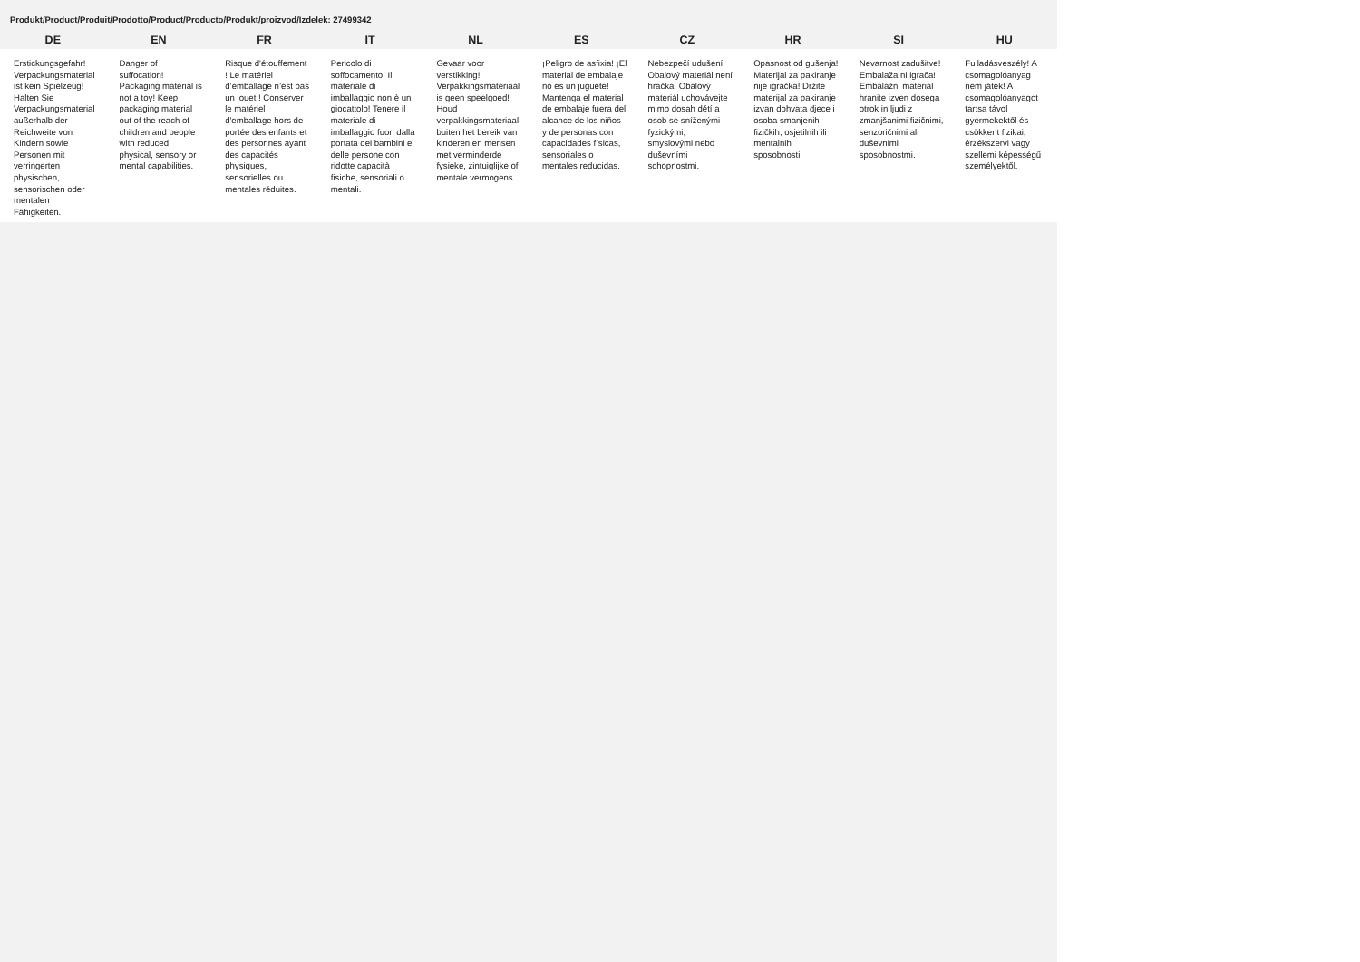Produkt/Product/Produit/Prodotto/Product/Producto/Produkt/proizvod/Izdelek: 27499342
| DE | EN | FR | IT | NL | ES | CZ | HR | SI | HU |
| --- | --- | --- | --- | --- | --- | --- | --- | --- | --- |
| Erstickungsgefahr! Verpackungsmaterial ist kein Spielzeug! Halten Sie Verpackungsmaterial außerhalb der Reichweite von Kindern sowie Personen mit verringerten physischen, sensorischen oder mentalen Fähigkeiten. | Danger of suffocation! Packaging material is not a toy! Keep packaging material out of the reach of children and people with reduced physical, sensory or mental capabilities. | Risque d'étouffement ! Le matériel d’emballage n’est pas un jouet ! Conserver le matériel d'emballage hors de portée des enfants et des personnes ayant des capacités physiques, sensorielles ou mentales réduites. | Pericolo di soffocamento! Il materiale di imballaggio non è un giocattolo! Tenere il materiale di imballaggio fuori dalla portata dei bambini e delle persone con ridotte capacità fisiche, sensoriali o mentali. | Gevaar voor verstikking! Verpakkingsmateriaal is geen speelgoed! Houd verpakkingsmateriaal buiten het bereik van kinderen en mensen met verminderde fysieke, zintuiglijke of mentale vermogens. | ¡Peligro de asfixia! ¡El material de embalaje no es un juguete! Mantenga el material de embalaje fuera del alcance de los niños y de personas con capacidades físicas, sensoriales o mentales reducidas. | Nebezpečí udušení! Obalový materiál není hračka! Obalový materiál uchovávejte mimo dosah dětí a osob se sníženými fyzickými, smyslovými nebo duševními schopnostmi. | Opasnost od gušenja! Materijal za pakiranje nije igračka! Držite materijal za pakiranje izvan dohvata djece i osoba smanjenih fizičkih, osjetilnih ili mentalnih sposobnosti. | Nevarnost zadušitve! Embalaža ni igrača! Embalažni material hranite izven dosega otrok in ljudi z zmanjšanimi fizičnimi, senzoričnimi ali duševnimi sposobnostmi. | Fulladásveszély! A csomagolóanyag nem játék! A csomagolóanyagot tartsa távol gyermekektől és csökkent fizikai, érzékszervi vagy szellemi képességű személyektől. |